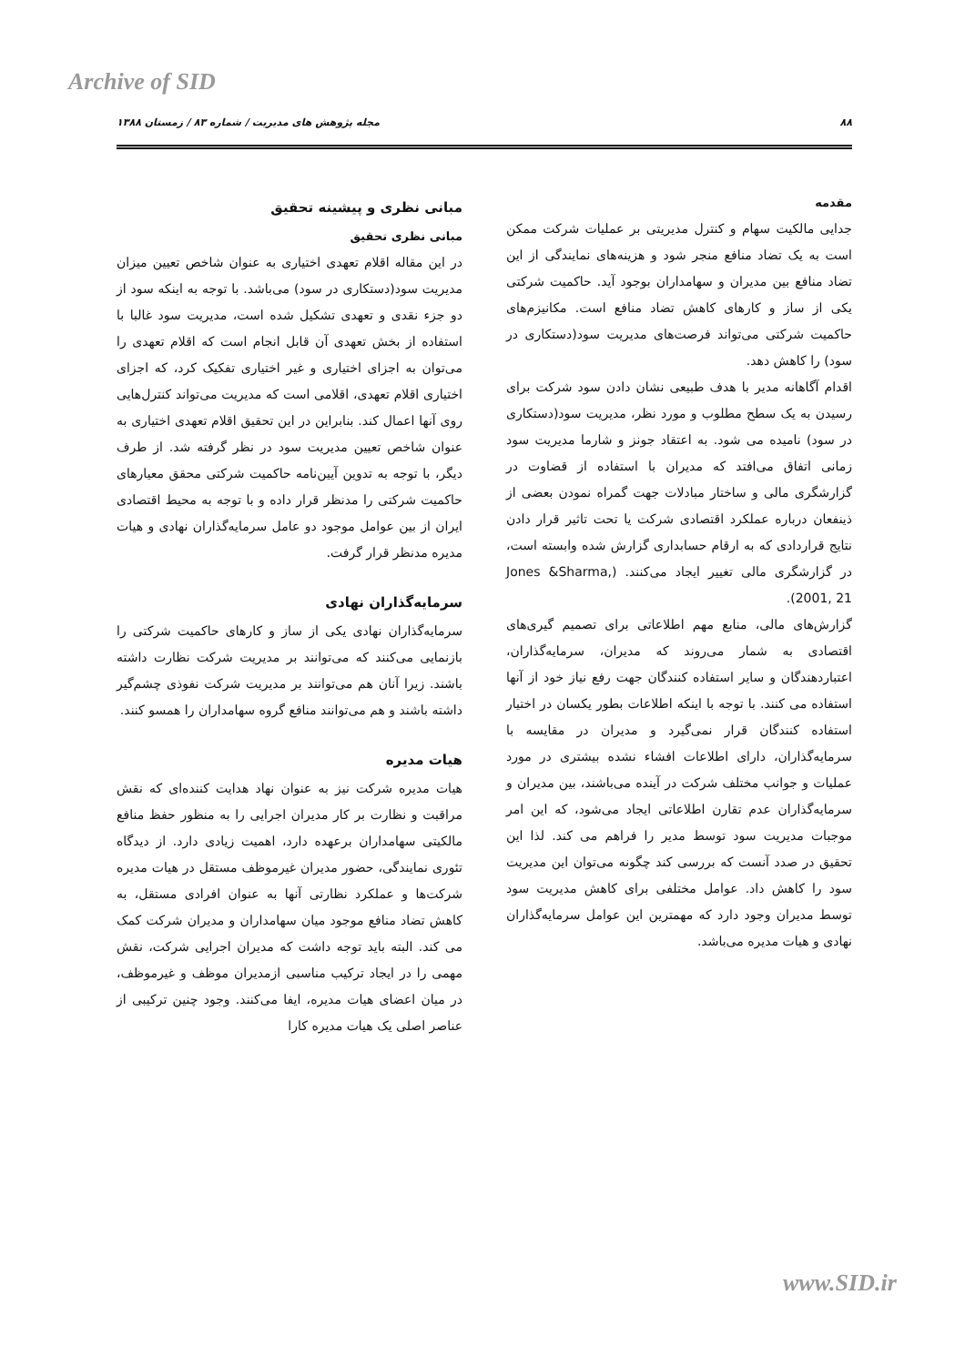Archive of SID
۸۸ مجله پژوهش های مدیریت / شماره ۸۳ / زمستان ۱۳۸۸
مقدمه
جدایی مالکیت سهام و کنترل مدیریتی بر عملیات شرکت ممکن است به یک تضاد منافع منجر شود و هزینه‌های نمایندگی از این تضاد منافع بین مدیران و سهامداران بوجود آید. حاکمیت شرکتی یکی از ساز و کارهای کاهش تضاد منافع است. مکانیزم‌های حاکمیت شرکتی می‌تواند فرصت‌های مدیریت سود(دستکاری در سود) را کاهش دهد.
اقدام آگاهانه مدیر با هدف طبیعی نشان دادن سود شرکت برای رسیدن به یک سطح مطلوب و مورد نظر، مدیریت سود(دستکاری در سود) نامیده می شود. به اعتقاد جونز و شارما مدیریت سود زمانی اتفاق می‌افتد که مدیران با استفاده از قضاوت در گزارشگری مالی و ساختار مبادلات جهت گمراه نمودن بعضی از ذینفعان درباره عملکرد اقتصادی شرکت یا تحت تاثیر قرار دادن نتایج قراردادی که به ارقام حسابداری گزارش شده وابسته است، در گزارشگری مالی تغییر ایجاد می‌کنند. (Jones &Sharma, 2001, 21).
گزارش‌های مالی، منابع مهم اطلاعاتی برای تصمیم گیری‌های اقتصادی به شمار می‌روند که مدیران، سرمایه‌گذاران، اعتباردهندگان و سایر استفاده کنندگان جهت رفع نیاز خود از آنها استفاده می کنند. با توجه با اینکه اطلاعات بطور یکسان در اختیار استفاده کنندگان قرار نمی‌گیرد و مدیران در مقایسه با سرمایه‌گذاران، دارای اطلاعات افشاء نشده بیشتری در مورد عملیات و جوانب مختلف شرکت در آینده می‌باشند، بین مدیران و سرمایه‌گذاران عدم تقارن اطلاعاتی ایجاد می‌شود، که این امر موجبات مدیریت سود توسط مدیر را فراهم می کند. لذا این تحقیق در صدد آنست که بررسی کند چگونه می‌توان این مدیریت سود را کاهش داد. عوامل مختلفی برای کاهش مدیریت سود توسط مدیران وجود دارد که مهمترین این عوامل سرمایه‌گذاران نهادی و هیات مدیره می‌باشد.
مبانی نظری و پیشینه تحقیق
مبانی نظری تحقیق
در این مقاله اقلام تعهدی اختیاری به عنوان شاخص تعیین میزان مدیریت سود(دستکاری در سود) می‌باشد. با توجه به اینکه سود از دو جزء نقدی و تعهدی تشکیل شده است، مدیریت سود غالبا با استفاده از بخش تعهدی آن قابل انجام است که اقلام تعهدی را می‌توان به اجزای اختیاری و غیر اختیاری تفکیک کرد، که اجزای اختیاری اقلام تعهدی، اقلامی است که مدیریت می‌تواند کنترل‌هایی روی آنها اعمال کند. بنابراین در این تحقیق اقلام تعهدی اختیاری به عنوان شاخص تعیین مدیریت سود در نظر گرفته شد. از طرف دیگر، با توجه به تدوین آیین‌نامه حاکمیت شرکتی محقق معیارهای حاکمیت شرکتی را مدنظر قرار داده و با توجه به محیط اقتصادی ایران از بین عوامل موجود دو عامل سرمایه‌گذاران نهادی و هیات مدیره مدنظر قرار گرفت.
سرمایه‌گذاران نهادی
سرمایه‌گذاران نهادی یکی از ساز و کارهای حاکمیت شرکتی را بازنمایی می‌کنند که می‌توانند بر مدیریت شرکت نظارت داشته باشند. زیرا آنان هم می‌توانند بر مدیریت شرکت نفوذی چشم‌گیر داشته باشند و هم می‌توانند منافع گروه سهامداران را همسو کنند.
هیات مدیره
هیات مدیره شرکت نیز به عنوان نهاد هدایت کننده‌ای که نقش مراقبت و نظارت بر کار مدیران اجرایی را به منظور حفظ منافع مالکیتی سهامداران برعهده دارد، اهمیت زیادی دارد. از دیدگاه تئوری نمایندگی، حضور مدیران غیرموظف مستقل در هیات مدیره شرکت‌ها و عملکرد نظارتی آنها به عنوان افرادی مستقل، به کاهش تضاد منافع موجود میان سهامداران و مدیران شرکت کمک می کند. البته باید توجه داشت که مدیران اجرایی شرکت، نقش مهمی را در ایجاد ترکیب مناسبی ازمدیران موظف و غیرموظف، در میان اعضای هیات مدیره، ایفا می‌کنند. وجود چنین ترکیبی از عناصر اصلی یک هیات مدیره کارا
www.SID.ir